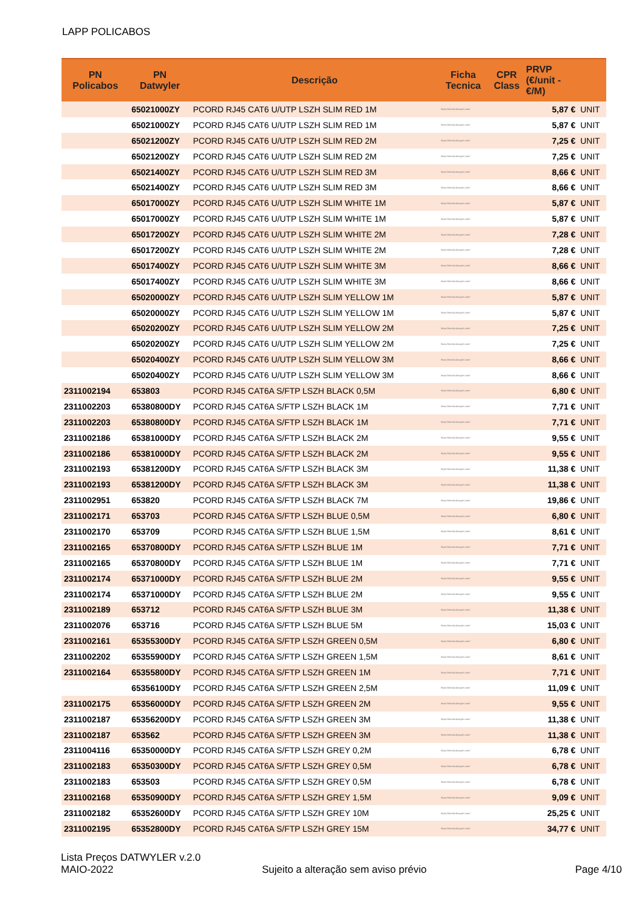LAPP POLICABOS
| PN Policabos | PN Datwyler | Descrição | Ficha Tecnica | CPR Class | PRVP (€/unit - €/M) | |
| --- | --- | --- | --- | --- | --- | --- |
| | 65021000ZY | PCORD RJ45 CAT6 U/UTP LSZH SLIM RED 1M | https://tienda.datwyler.com/ | | 5,87 € | UNIT |
| | 65021000ZY | PCORD RJ45 CAT6 U/UTP LSZH SLIM RED 1M | https://tienda.datwyler.com/ | | 5,87 € | UNIT |
| | 65021200ZY | PCORD RJ45 CAT6 U/UTP LSZH SLIM RED 2M | https://tienda.datwyler.com/ | | 7,25 € | UNIT |
| | 65021200ZY | PCORD RJ45 CAT6 U/UTP LSZH SLIM RED 2M | https://tienda.datwyler.com/ | | 7,25 € | UNIT |
| | 65021400ZY | PCORD RJ45 CAT6 U/UTP LSZH SLIM RED 3M | https://tienda.datwyler.com/ | | 8,66 € | UNIT |
| | 65021400ZY | PCORD RJ45 CAT6 U/UTP LSZH SLIM RED 3M | https://tienda.datwyler.com/ | | 8,66 € | UNIT |
| | 65017000ZY | PCORD RJ45 CAT6 U/UTP LSZH SLIM WHITE 1M | https://tienda.datwyler.com/ | | 5,87 € | UNIT |
| | 65017000ZY | PCORD RJ45 CAT6 U/UTP LSZH SLIM WHITE 1M | https://tienda.datwyler.com/ | | 5,87 € | UNIT |
| | 65017200ZY | PCORD RJ45 CAT6 U/UTP LSZH SLIM WHITE 2M | https://tienda.datwyler.com/ | | 7,28 € | UNIT |
| | 65017200ZY | PCORD RJ45 CAT6 U/UTP LSZH SLIM WHITE 2M | https://tienda.datwyler.com/ | | 7,28 € | UNIT |
| | 65017400ZY | PCORD RJ45 CAT6 U/UTP LSZH SLIM WHITE 3M | https://tienda.datwyler.com/ | | 8,66 € | UNIT |
| | 65017400ZY | PCORD RJ45 CAT6 U/UTP LSZH SLIM WHITE 3M | https://tienda.datwyler.com/ | | 8,66 € | UNIT |
| | 65020000ZY | PCORD RJ45 CAT6 U/UTP LSZH SLIM YELLOW 1M | https://tienda.datwyler.com/ | | 5,87 € | UNIT |
| | 65020000ZY | PCORD RJ45 CAT6 U/UTP LSZH SLIM YELLOW 1M | https://tienda.datwyler.com/ | | 5,87 € | UNIT |
| | 65020200ZY | PCORD RJ45 CAT6 U/UTP LSZH SLIM YELLOW 2M | https://tienda.datwyler.com/ | | 7,25 € | UNIT |
| | 65020200ZY | PCORD RJ45 CAT6 U/UTP LSZH SLIM YELLOW 2M | https://tienda.datwyler.com/ | | 7,25 € | UNIT |
| | 65020400ZY | PCORD RJ45 CAT6 U/UTP LSZH SLIM YELLOW 3M | https://tienda.datwyler.com/ | | 8,66 € | UNIT |
| | 65020400ZY | PCORD RJ45 CAT6 U/UTP LSZH SLIM YELLOW 3M | https://tienda.datwyler.com/ | | 8,66 € | UNIT |
| 2311002194 | 653803 | PCORD RJ45 CAT6A S/FTP LSZH BLACK 0,5M | https://tienda.datwyler.com/ | | 6,80 € | UNIT |
| 2311002203 | 65380800DY | PCORD RJ45 CAT6A S/FTP LSZH BLACK 1M | https://tienda.datwyler.com/ | | 7,71 € | UNIT |
| 2311002203 | 65380800DY | PCORD RJ45 CAT6A S/FTP LSZH BLACK 1M | https://tienda.datwyler.com/ | | 7,71 € | UNIT |
| 2311002186 | 65381000DY | PCORD RJ45 CAT6A S/FTP LSZH BLACK 2M | https://tienda.datwyler.com/ | | 9,55 € | UNIT |
| 2311002186 | 65381000DY | PCORD RJ45 CAT6A S/FTP LSZH BLACK 2M | https://tienda.datwyler.com/ | | 9,55 € | UNIT |
| 2311002193 | 65381200DY | PCORD RJ45 CAT6A S/FTP LSZH BLACK 3M | https://tienda.datwyler.com/ | | 11,38 € | UNIT |
| 2311002193 | 65381200DY | PCORD RJ45 CAT6A S/FTP LSZH BLACK 3M | https://tienda.datwyler.com/ | | 11,38 € | UNIT |
| 2311002951 | 653820 | PCORD RJ45 CAT6A S/FTP LSZH BLACK 7M | https://tienda.datwyler.com/ | | 19,86 € | UNIT |
| 2311002171 | 653703 | PCORD RJ45 CAT6A S/FTP LSZH BLUE 0,5M | https://tienda.datwyler.com/ | | 6,80 € | UNIT |
| 2311002170 | 653709 | PCORD RJ45 CAT6A S/FTP LSZH BLUE 1,5M | https://tienda.datwyler.com/ | | 8,61 € | UNIT |
| 2311002165 | 65370800DY | PCORD RJ45 CAT6A S/FTP LSZH BLUE 1M | https://tienda.datwyler.com/ | | 7,71 € | UNIT |
| 2311002165 | 65370800DY | PCORD RJ45 CAT6A S/FTP LSZH BLUE 1M | https://tienda.datwyler.com/ | | 7,71 € | UNIT |
| 2311002174 | 65371000DY | PCORD RJ45 CAT6A S/FTP LSZH BLUE 2M | https://tienda.datwyler.com/ | | 9,55 € | UNIT |
| 2311002174 | 65371000DY | PCORD RJ45 CAT6A S/FTP LSZH BLUE 2M | https://tienda.datwyler.com/ | | 9,55 € | UNIT |
| 2311002189 | 653712 | PCORD RJ45 CAT6A S/FTP LSZH BLUE 3M | https://tienda.datwyler.com/ | | 11,38 € | UNIT |
| 2311002076 | 653716 | PCORD RJ45 CAT6A S/FTP LSZH BLUE 5M | https://tienda.datwyler.com/ | | 15,03 € | UNIT |
| 2311002161 | 65355300DY | PCORD RJ45 CAT6A S/FTP LSZH GREEN 0,5M | https://tienda.datwyler.com/ | | 6,80 € | UNIT |
| 2311002202 | 65355900DY | PCORD RJ45 CAT6A S/FTP LSZH GREEN 1,5M | https://tienda.datwyler.com/ | | 8,61 € | UNIT |
| 2311002164 | 65355800DY | PCORD RJ45 CAT6A S/FTP LSZH GREEN 1M | https://tienda.datwyler.com/ | | 7,71 € | UNIT |
| | 65356100DY | PCORD RJ45 CAT6A S/FTP LSZH GREEN 2,5M | https://tienda.datwyler.com/ | | 11,09 € | UNIT |
| 2311002175 | 65356000DY | PCORD RJ45 CAT6A S/FTP LSZH GREEN 2M | https://tienda.datwyler.com/ | | 9,55 € | UNIT |
| 2311002187 | 65356200DY | PCORD RJ45 CAT6A S/FTP LSZH GREEN 3M | https://tienda.datwyler.com/ | | 11,38 € | UNIT |
| 2311002187 | 653562 | PCORD RJ45 CAT6A S/FTP LSZH GREEN 3M | https://tienda.datwyler.com/ | | 11,38 € | UNIT |
| 2311004116 | 65350000DY | PCORD RJ45 CAT6A S/FTP LSZH GREY 0,2M | https://tienda.datwyler.com/ | | 6,78 € | UNIT |
| 2311002183 | 65350300DY | PCORD RJ45 CAT6A S/FTP LSZH GREY 0,5M | https://tienda.datwyler.com/ | | 6,78 € | UNIT |
| 2311002183 | 653503 | PCORD RJ45 CAT6A S/FTP LSZH GREY 0,5M | https://tienda.datwyler.com/ | | 6,78 € | UNIT |
| 2311002168 | 65350900DY | PCORD RJ45 CAT6A S/FTP LSZH GREY 1,5M | https://tienda.datwyler.com/ | | 9,09 € | UNIT |
| 2311002182 | 65352600DY | PCORD RJ45 CAT6A S/FTP LSZH GREY 10M | https://tienda.datwyler.com/ | | 25,25 € | UNIT |
| 2311002195 | 65352800DY | PCORD RJ45 CAT6A S/FTP LSZH GREY 15M | https://tienda.datwyler.com/ | | 34,77 € | UNIT |
Lista Preços DATWYLER v.2.0
MAIO-2022 Sujeito a alteração sem aviso prévio Page 4/10